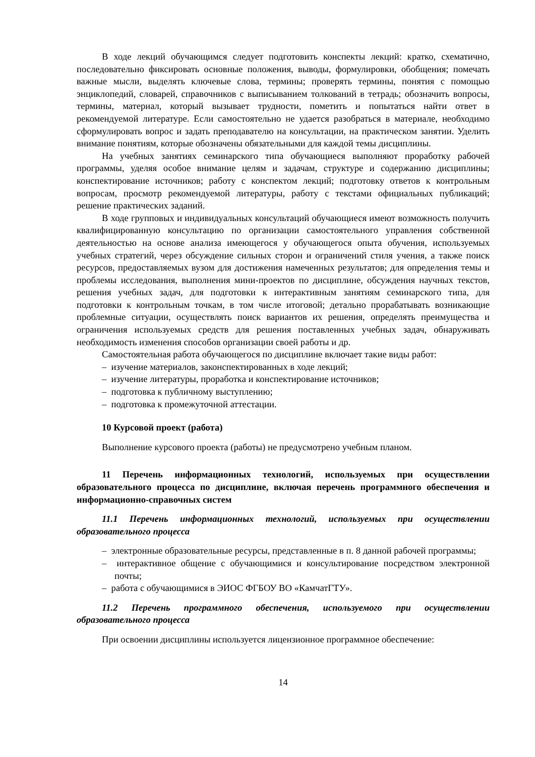В ходе лекций обучающимся следует подготовить конспекты лекций: кратко, схематично, последовательно фиксировать основные положения, выводы, формулировки, обобщения; помечать важные мысли, выделять ключевые слова, термины; проверять термины, понятия с помощью энциклопедий, словарей, справочников с выписыванием толкований в тетрадь; обозначить вопросы, термины, материал, который вызывает трудности, пометить и попытаться найти ответ в рекомендуемой литературе. Если самостоятельно не удается разобраться в материале, необходимо сформулировать вопрос и задать преподавателю на консультации, на практическом занятии. Уделить внимание понятиям, которые обозначены обязательными для каждой темы дисциплины.
На учебных занятиях семинарского типа обучающиеся выполняют проработку рабочей программы, уделяя особое внимание целям и задачам, структуре и содержанию дисциплины; конспектирование источников; работу с конспектом лекций; подготовку ответов к контрольным вопросам, просмотр рекомендуемой литературы, работу с текстами официальных публикаций; решение практических заданий.
В ходе групповых и индивидуальных консультаций обучающиеся имеют возможность получить квалифицированную консультацию по организации самостоятельного управления собственной деятельностью на основе анализа имеющегося у обучающегося опыта обучения, используемых учебных стратегий, через обсуждение сильных сторон и ограничений стиля учения, а также поиск ресурсов, предоставляемых вузом для достижения намеченных результатов; для определения темы и проблемы исследования, выполнения мини-проектов по дисциплине, обсуждения научных текстов, решения учебных задач, для подготовки к интерактивным занятиям семинарского типа, для подготовки к контрольным точкам, в том числе итоговой; детально прорабатывать возникающие проблемные ситуации, осуществлять поиск вариантов их решения, определять преимущества и ограничения используемых средств для решения поставленных учебных задач, обнаруживать необходимость изменения способов организации своей работы и др.
Самостоятельная работа обучающегося по дисциплине включает такие виды работ:
– изучение материалов, законспектированных в ходе лекций;
– изучение литературы, проработка и конспектирование источников;
– подготовка к публичному выступлению;
– подготовка к промежуточной аттестации.
10 Курсовой проект (работа)
Выполнение курсового проекта (работы) не предусмотрено учебным планом.
11 Перечень информационных технологий, используемых при осуществлении образовательного процесса по дисциплине, включая перечень программного обеспечения и информационно-справочных систем
11.1 Перечень информационных технологий, используемых при осуществлении образовательного процесса
– электронные образовательные ресурсы, представленные в п. 8 данной рабочей программы;
– интерактивное общение с обучающимися и консультирование посредством электронной почты;
– работа с обучающимися в ЭИОС ФГБОУ ВО «КамчатГТУ».
11.2 Перечень программного обеспечения, используемого при осуществлении образовательного процесса
При освоении дисциплины используется лицензионное программное обеспечение:
14